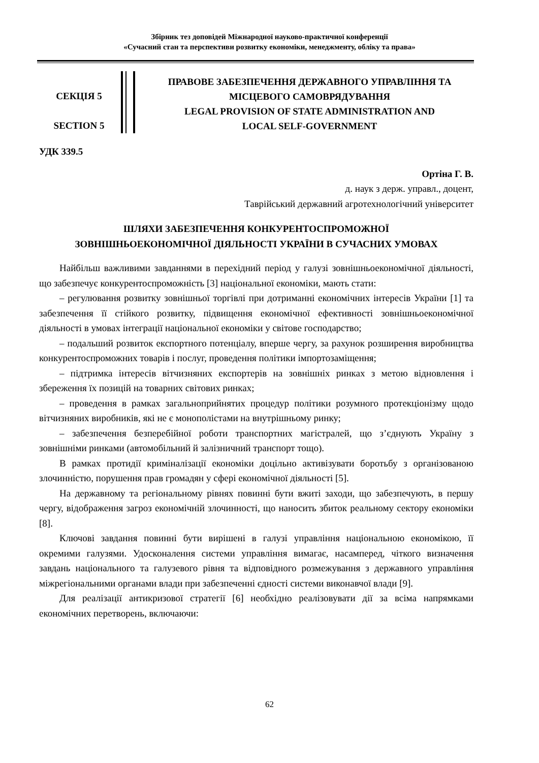Збірник тез доповідей Міжнародної науково-практичної конференції
«Сучасний стан та перспективи розвитку економіки, менеджменту, обліку та права»
СЕКЦІЯ 5
SECTION 5
ПРАВОВЕ ЗАБЕЗПЕЧЕННЯ ДЕРЖАВНОГО УПРАВЛІННЯ ТА МІСЦЕВОГО САМОВРЯДУВАННЯ
LEGAL PROVISION OF STATE ADMINISTRATION AND
LOCAL SELF-GOVERNMENT
УДК 339.5
Ортіна Г. В.
д. наук з держ. управл., доцент,
Таврійський державний агротехнологічний університет
ШЛЯХИ ЗАБЕЗПЕЧЕННЯ КОНКУРЕНТОСПРОМОЖНОЇ
ЗОВНІШНЬОЕКОНОМІЧНОЇ ДІЯЛЬНОСТІ УКРАЇНИ В СУЧАСНИХ УМОВАХ
Найбільш важливими завданнями в перехідний період у галузі зовнішньоекономічної діяльності, що забезпечує конкурентоспроможність [3] національної економіки, мають стати:
– регулювання розвитку зовнішньої торгівлі при дотриманні економічних інтересів України [1] та забезпечення її стійкого розвитку, підвищення економічної ефективності зовнішньоекономічної діяльності в умовах інтеграції національної економіки у світове господарство;
– подальший розвиток експортного потенціалу, вперше чергу, за рахунок розширення виробництва конкурентоспроможних товарів і послуг, проведення політики імпортозаміщення;
– підтримка інтересів вітчизняних експортерів на зовнішніх ринках з метою відновлення і збереження їх позицій на товарних світових ринках;
– проведення в рамках загальноприйнятих процедур політики розумного протекціонізму щодо вітчизняних виробників, які не є монополістами на внутрішньому ринку;
– забезпечення безперебійної роботи транспортних магістралей, що з’єднують Україну з зовнішніми ринками (автомобільний й залізничний транспорт тощо).
В рамках протидії криміналізації економіки доцільно активізувати боротьбу з організованою злочинністю, порушення прав громадян у сфері економічної діяльності [5].
На державному та регіональному рівнях повинні бути вжиті заходи, що забезпечують, в першу чергу, відображення загроз економічній злочинності, що наносить збиток реальному сектору економіки [8].
Ключові завдання повинні бути вирішені в галузі управління національною економікою, її окремими галузями. Удосконалення системи управління вимагає, насамперед, чіткого визначення завдань національного та галузевого рівня та відповідного розмежування з державного управління міжрегіональними органами влади при забезпеченні єдності системи виконавчої влади [9].
Для реалізації антикризової стратегії [6] необхідно реалізовувати дії за всіма напрямками економічних перетворень, включаючи:
62